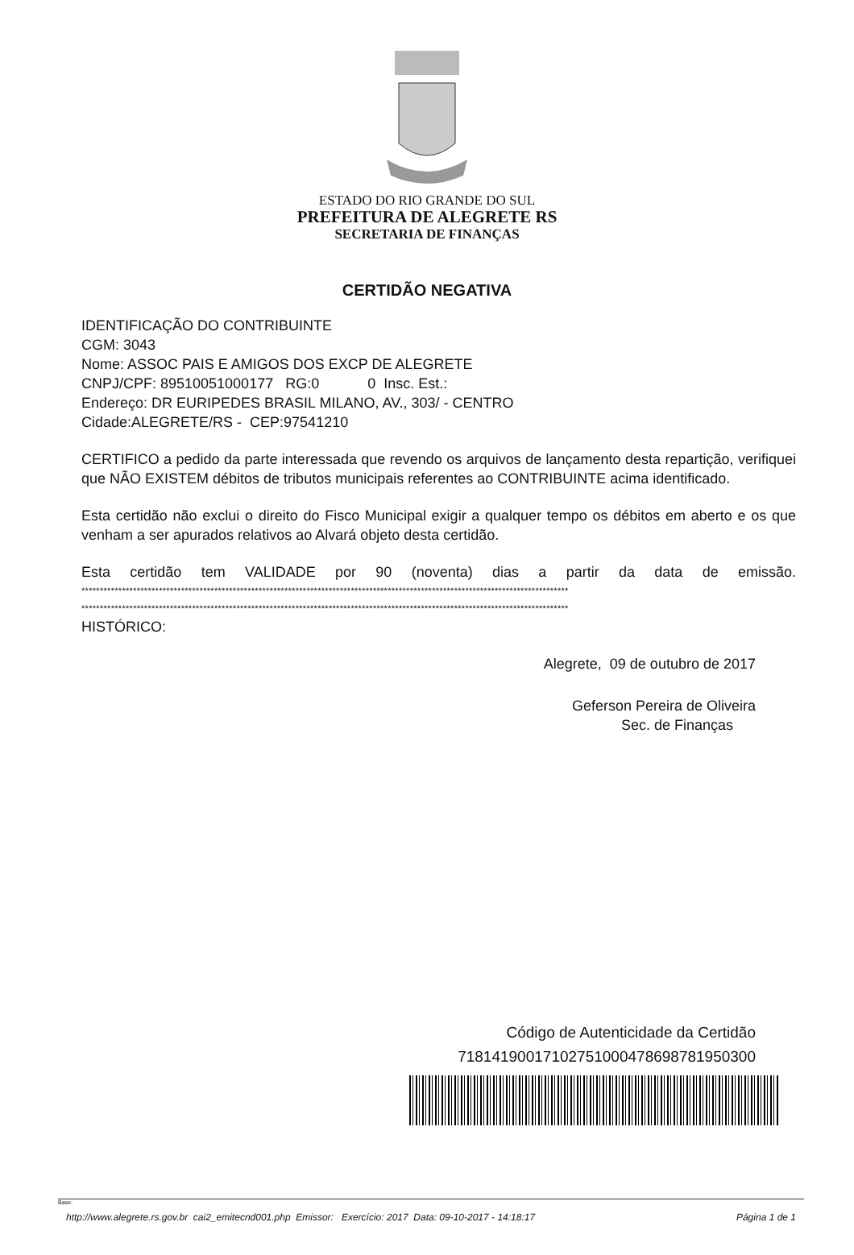ESTADO DO RIO GRANDE DO SUL
PREFEITURA DE ALEGRETE RS
SECRETARIA DE FINANÇAS
CERTIDÃO NEGATIVA
IDENTIFICAÇÃO DO CONTRIBUINTE
CGM: 3043
Nome: ASSOC PAIS E AMIGOS DOS EXCP DE ALEGRETE
CNPJ/CPF: 89510051000177 RG:0 0 Insc. Est.:
Endereço: DR EURIPEDES BRASIL MILANO, AV., 303/ - CENTRO
Cidade:ALEGRETE/RS - CEP:97541210
CERTIFICO a pedido da parte interessada que revendo os arquivos de lançamento desta repartição, verifiquei que NÃO EXISTEM débitos de tributos municipais referentes ao CONTRIBUINTE acima identificado.
Esta certidão não exclui o direito do Fisco Municipal exigir a qualquer tempo os débitos em aberto e os que venham a ser apurados relativos ao Alvará objeto desta certidão.
Esta certidão tem VALIDADE por 90 (noventa) dias a partir da data de emissão.
************************************************************************************************************************************
************************************************************************************************************************************
HISTÓRICO:
Alegrete, 09 de outubro de 2017
Geferson Pereira de Oliveira
Sec. de Finanças
Código de Autenticidade da Certidão
71814190017102751000478698781950300
Base:
http://www.alegrete.rs.gov.br cai2_emitecnd001.php Emissor: Exercício: 2017 Data: 09-10-2017 - 14:18:17 Página 1 de 1